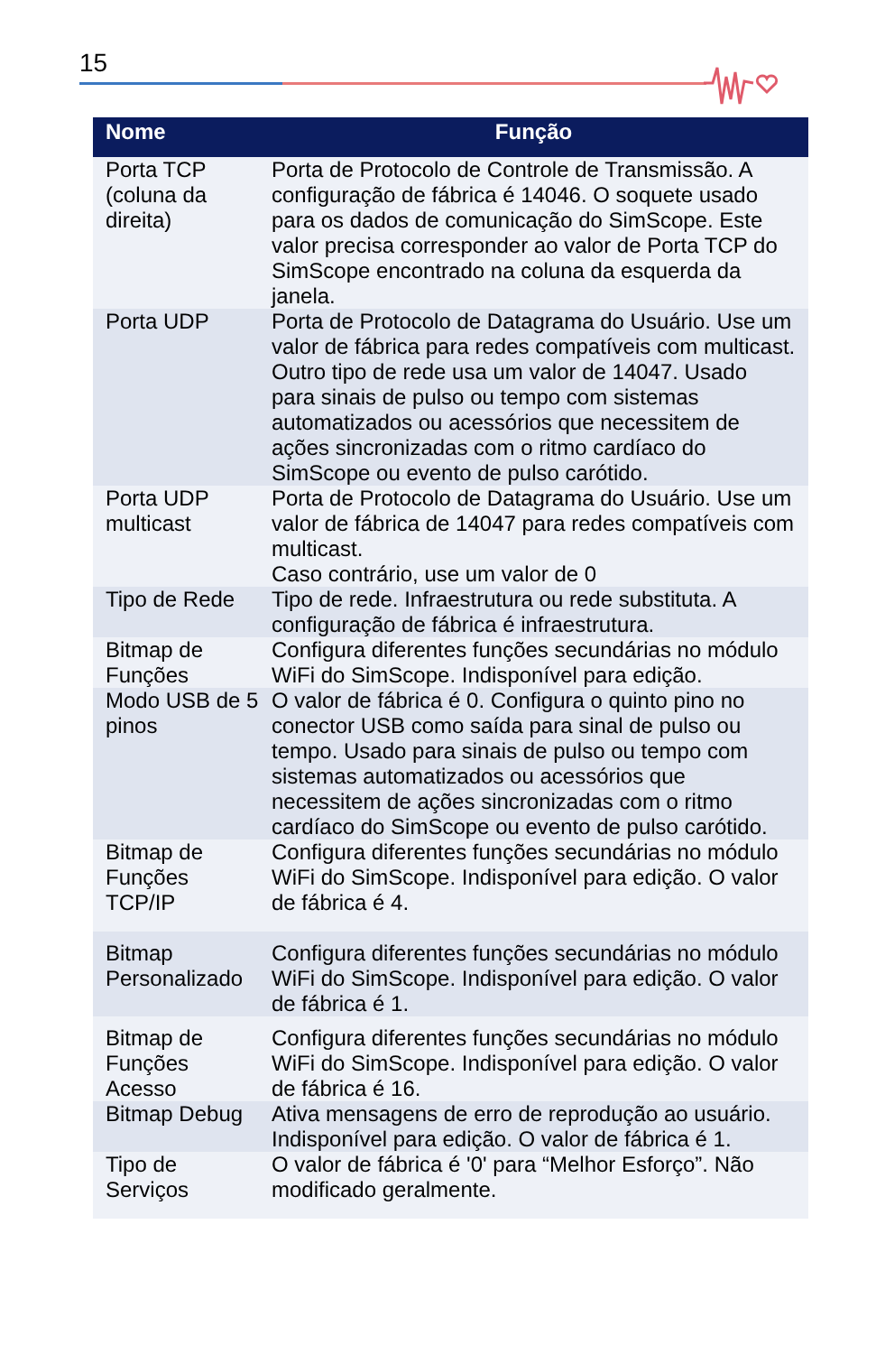15
| Nome | Função |
| --- | --- |
| Porta TCP (coluna da direita) | Porta de Protocolo de Controle de Transmissão. A configuração de fábrica é 14046. O soquete usado para os dados de comunicação do SimScope. Este valor precisa corresponder ao valor de Porta TCP do SimScope encontrado na coluna da esquerda da janela. |
| Porta UDP | Porta de Protocolo de Datagrama do Usuário. Use um valor de fábrica para redes compatíveis com multicast. Outro tipo de rede usa um valor de 14047. Usado para sinais de pulso ou tempo com sistemas automatizados ou acessórios que necessitem de ações sincronizadas com o ritmo cardíaco do SimScope ou evento de pulso carótido. |
| Porta UDP multicast | Porta de Protocolo de Datagrama do Usuário. Use um valor de fábrica de 14047 para redes compatíveis com multicast. Caso contrário, use um valor de 0 |
| Tipo de Rede | Tipo de rede. Infraestrutura ou rede substituta. A configuração de fábrica é infraestrutura. |
| Bitmap de Funções | Configura diferentes funções secundárias no módulo WiFi do SimScope. Indisponível para edição. |
| Modo USB de 5 pinos | O valor de fábrica é 0. Configura o quinto pino no conector USB como saída para sinal de pulso ou tempo. Usado para sinais de pulso ou tempo com sistemas automatizados ou acessórios que necessitem de ações sincronizadas com o ritmo cardíaco do SimScope ou evento de pulso carótido. |
| Bitmap de Funções TCP/IP | Configura diferentes funções secundárias no módulo WiFi do SimScope. Indisponível para edição. O valor de fábrica é 4. |
| Bitmap Personalizado | Configura diferentes funções secundárias no módulo WiFi do SimScope. Indisponível para edição. O valor de fábrica é 1. |
| Bitmap de Funções Acesso | Configura diferentes funções secundárias no módulo WiFi do SimScope. Indisponível para edição. O valor de fábrica é 16. |
| Bitmap Debug | Ativa mensagens de erro de reprodução ao usuário. Indisponível para edição. O valor de fábrica é 1. |
| Tipo de Serviços | O valor de fábrica é '0' para “Melhor Esforço”. Não modificado geralmente. |